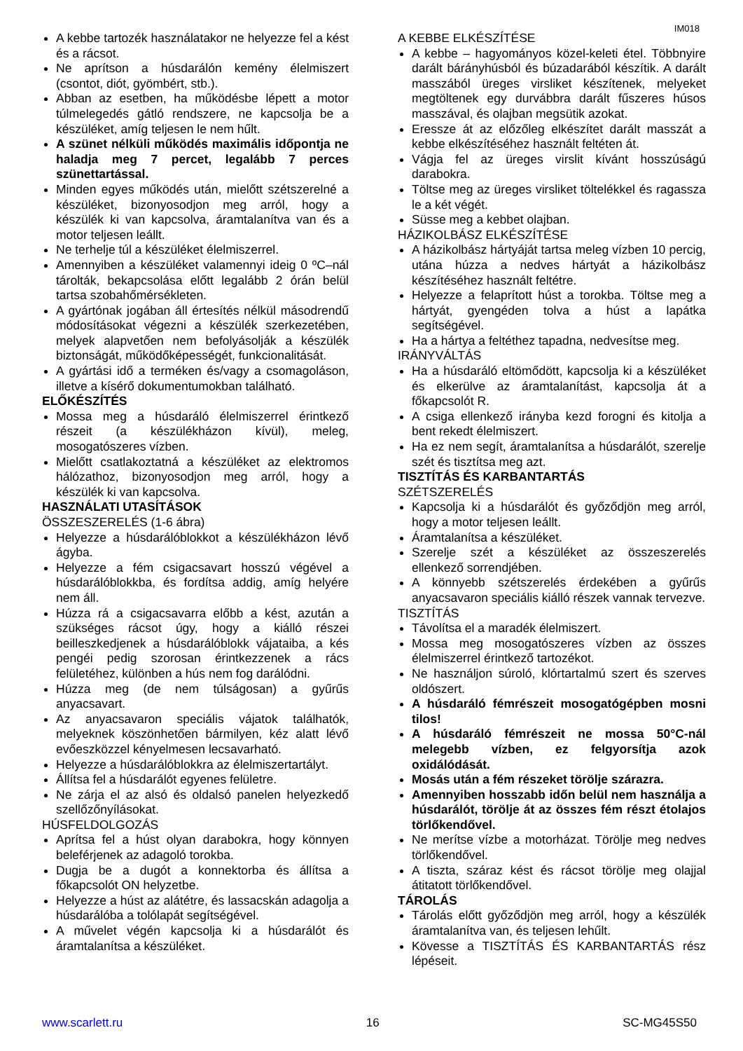IM018
A kebbe tartozék használatakor ne helyezze fel a kést és a rácsot.
Ne aprítson a húsdarálón kemény élelmiszert (csontot, diót, gyömbért, stb.).
Abban az esetben, ha működésbe lépett a motor túlmelegedés gátló rendszere, ne kapcsolja be a készüléket, amíg teljesen le nem hűlt.
A szünet nélküli működés maximális időpontja ne haladja meg 7 percet, legalább 7 perces szünettartással.
Minden egyes működés után, mielőtt szétszerelné a készüléket, bizonyosodjon meg arról, hogy a készülék ki van kapcsolva, áramtalanítva van és a motor teljesen leállt.
Ne terhelje túl a készüléket élelmiszerrel.
Amennyiben a készüléket valamennyi ideig 0 ºC–nál tárolták, bekapcsolása előtt legalább 2 órán belül tartsa szobahőmérsékleten.
A gyártónak jogában áll értesítés nélkül másodrendű módosításokat végezni a készülék szerkezetében, melyek alapvetően nem befolyásolják a készülék biztonságát, működőképességét, funkcionalitását.
A gyártási idő a terméken és/vagy a csomagoláson, illetve a kísérő dokumentumokban található.
ELŐKÉSZÍTÉS
Mossa meg a húsdaráló élelmiszerrel érintkező részeit (a készülékházon kívül), meleg, mosogatószeres vízben.
Mielőtt csatlakoztatná a készüléket az elektromos hálózathoz, bizonyosodjon meg arról, hogy a készülék ki van kapcsolva.
HASZNÁLATI UTASÍTÁSOK
ÖSSZESZERELÉS (1-6 ábra)
Helyezze a húsdarálóblokkot a készülékházon lévő ágyba.
Helyezze a fém csigacsavart hosszú végével a húsdarálóblokkba, és fordítsa addig, amíg helyére nem áll.
Húzza rá a csigacsavarra előbb a kést, azután a szükséges rácsot úgy, hogy a kiálló részei beilleszkedjenek a húsdarálóblokk vájataiba, a kés pengéi pedig szorosan érintkezzenek a rács felületéhez, különben a hús nem fog darálódni.
Húzza meg (de nem túlságosan) a gyűrűs anyacsavart.
Az anyacsavaron speciális vájatok találhatók, melyeknek köszönhetően bármilyen, kéz alatt lévő evőeszközzel kényelmesen lecsavarható.
Helyezze a húsdarálóblokkra az élelmiszertartályt.
Állítsa fel a húsdarálót egyenes felületre.
Ne zárja el az alsó és oldalsó panelen helyezkedő szellőzőnyílásokat.
HÚSFELDOLGOZÁS
Aprítsa fel a húst olyan darabokra, hogy könnyen beleférjenek az adagoló torokba.
Dugja be a dugót a konnektorba és állítsa a főkapcsolót ON helyzetbe.
Helyezze a húst az alátétre, és lassacskán adagolja a húsdarálóba a tolólapát segítségével.
A művelet végén kapcsolja ki a húsdarálót és áramtalanítsa a készüléket.
A KEBBE ELKÉSZÍTÉSE
A kebbe – hagyományos közel-keleti étel. Többnyire darált bárányhúsból és búzadarából készítik. A darált masszából üreges virsliket készítenek, melyeket megtöltenek egy durvábbra darált fűszeres húsos masszával, és olajban megsütik azokat.
Eressze át az előzőleg elkészítet darált masszát a kebbe elkészítéséhez használt feltéten át.
Vágja fel az üreges virslit kívánt hosszúságú darabokra.
Töltse meg az üreges virsliket töltelékkel és ragassza le a két végét.
Süsse meg a kebbet olajban.
HÁZIKOLBÁSZ ELKÉSZÍTÉSE
A házikolbász hártyáját tartsa meleg vízben 10 percig, utána húzza a nedves hártyát a házikolbász készítéséhez használt feltétre.
Helyezze a felaprított húst a torokba. Töltse meg a hártyát, gyengéden tolva a húst a lapátka segítségével.
Ha a hártya a feltéthez tapadna, nedvesítse meg.
IRÁNYVÁLTÁS
Ha a húsdaráló eltömődött, kapcsolja ki a készüléket és elkerülve az áramtalanítást, kapcsolja át a főkapcsolót R.
A csiga ellenkező irányba kezd forogni és kitolja a bent rekedt élelmiszert.
Ha ez nem segít, áramtalanítsa a húsdarálót, szerelje szét és tisztítsa meg azt.
TISZTÍTÁS ÉS KARBANTARTÁS
SZÉTSZERELÉS
Kapcsolja ki a húsdarálót és győződjön meg arról, hogy a motor teljesen leállt.
Áramtalanítsa a készüléket.
Szerelje szét a készüléket az összeszerelés ellenkező sorrendjében.
A könnyebb szétszerelés érdekében a gyűrűs anyacsavaron speciális kiálló részek vannak tervezve.
TISZTÍTÁS
Távolítsa el a maradék élelmiszert.
Mossa meg mosogatószeres vízben az összes élelmiszerrel érintkező tartozékot.
Ne használjon súroló, klórtartalmú szert és szerves oldószert.
A húsdaráló fémrészeit mosogatógépben mosni tilos!
A húsdaráló fémrészeit ne mossa 50°C-nál melegebb vízben, ez felgyorsítja azok oxidálódását.
Mosás után a fém részeket törölje szárazra.
Amennyiben hosszabb időn belül nem használja a húsdarálót, törölje át az összes fém részt étolajos törlőkendővel.
Ne merítse vízbe a motorházat. Törölje meg nedves törlőkendővel.
A tiszta, száraz kést és rácsot törölje meg olajjal átitatott törlőkendővel.
TÁROLÁS
Tárolás előtt győződjön meg arról, hogy a készülék áramtalanítva van, és teljesen lehűlt.
Kövesse a TISZTÍTÁS ÉS KARBANTARTÁS rész lépéseit.
www.scarlett.ru 16 SC-MG45S50